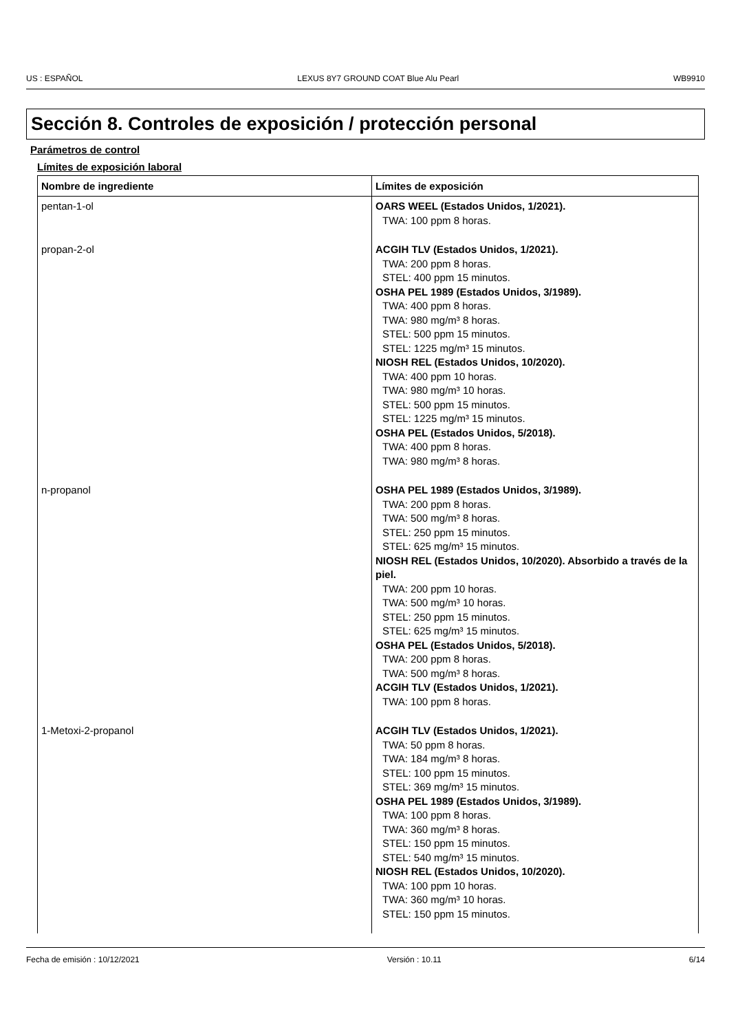US : ESPAÑOL LEXUS 8Y7 GROUND COAT Blue Alu Pearl WB9910
Sección 8. Controles de exposición / protección personal
Parámetros de control
Límites de exposición laboral
| Nombre de ingrediente | Límites de exposición |
| --- | --- |
| pentan-1-ol | OARS WEEL (Estados Unidos, 1/2021). TWA: 100 ppm 8 horas. |
| propan-2-ol | ACGIH TLV (Estados Unidos, 1/2021). TWA: 200 ppm 8 horas. STEL: 400 ppm 15 minutos. OSHA PEL 1989 (Estados Unidos, 3/1989). TWA: 400 ppm 8 horas. TWA: 980 mg/m³ 8 horas. STEL: 500 ppm 15 minutos. STEL: 1225 mg/m³ 15 minutos. NIOSH REL (Estados Unidos, 10/2020). TWA: 400 ppm 10 horas. TWA: 980 mg/m³ 10 horas. STEL: 500 ppm 15 minutos. STEL: 1225 mg/m³ 15 minutos. OSHA PEL (Estados Unidos, 5/2018). TWA: 400 ppm 8 horas. TWA: 980 mg/m³ 8 horas. |
| n-propanol | OSHA PEL 1989 (Estados Unidos, 3/1989). TWA: 200 ppm 8 horas. TWA: 500 mg/m³ 8 horas. STEL: 250 ppm 15 minutos. STEL: 625 mg/m³ 15 minutos. NIOSH REL (Estados Unidos, 10/2020). Absorbido a través de la piel. TWA: 200 ppm 10 horas. TWA: 500 mg/m³ 10 horas. STEL: 250 ppm 15 minutos. STEL: 625 mg/m³ 15 minutos. OSHA PEL (Estados Unidos, 5/2018). TWA: 200 ppm 8 horas. TWA: 500 mg/m³ 8 horas. ACGIH TLV (Estados Unidos, 1/2021). TWA: 100 ppm 8 horas. |
| 1-Metoxi-2-propanol | ACGIH TLV (Estados Unidos, 1/2021). TWA: 50 ppm 8 horas. TWA: 184 mg/m³ 8 horas. STEL: 100 ppm 15 minutos. STEL: 369 mg/m³ 15 minutos. OSHA PEL 1989 (Estados Unidos, 3/1989). TWA: 100 ppm 8 horas. TWA: 360 mg/m³ 8 horas. STEL: 150 ppm 15 minutos. STEL: 540 mg/m³ 15 minutos. NIOSH REL (Estados Unidos, 10/2020). TWA: 100 ppm 10 horas. TWA: 360 mg/m³ 10 horas. STEL: 150 ppm 15 minutos. |
Fecha de emisión : 10/12/2021 Versión : 10.11 6/14